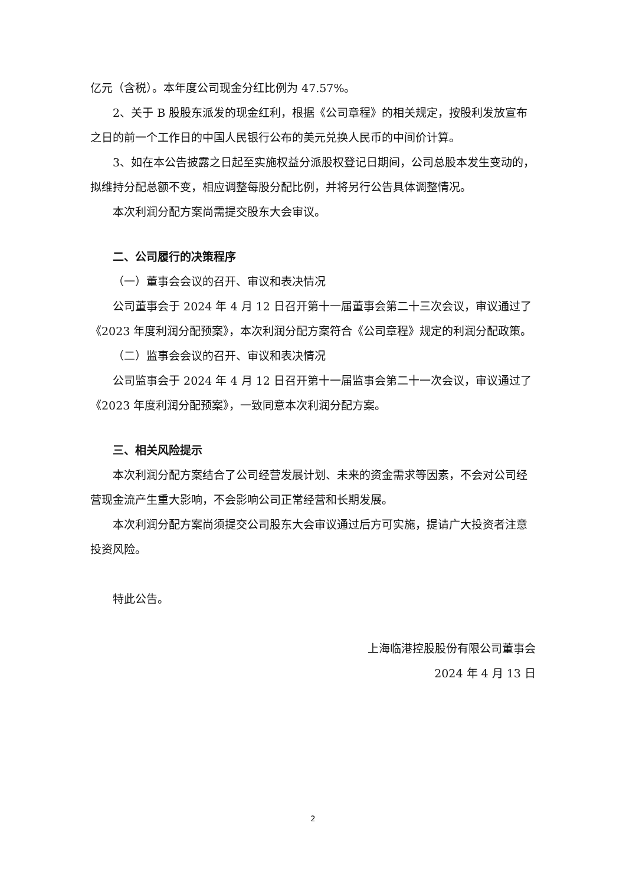亿元（含税）。本年度公司现金分红比例为 47.57%。
2、关于 B 股股东派发的现金红利，根据《公司章程》的相关规定，按股利发放宣布之日的前一个工作日的中国人民银行公布的美元兑换人民币的中间价计算。
3、如在本公告披露之日起至实施权益分派股权登记日期间，公司总股本发生变动的，拟维持分配总额不变，相应调整每股分配比例，并将另行公告具体调整情况。
本次利润分配方案尚需提交股东大会审议。
二、公司履行的决策程序
（一）董事会会议的召开、审议和表决情况
公司董事会于 2024 年 4 月 12 日召开第十一届董事会第二十三次会议，审议通过了《2023 年度利润分配预案》，本次利润分配方案符合《公司章程》规定的利润分配政策。
（二）监事会会议的召开、审议和表决情况
公司监事会于 2024 年 4 月 12 日召开第十一届监事会第二十一次会议，审议通过了《2023 年度利润分配预案》，一致同意本次利润分配方案。
三、相关风险提示
本次利润分配方案结合了公司经营发展计划、未来的资金需求等因素，不会对公司经营现金流产生重大影响，不会影响公司正常经营和长期发展。
本次利润分配方案尚须提交公司股东大会审议通过后方可实施，提请广大投资者注意投资风险。
特此公告。
上海临港控股股份有限公司董事会
2024 年 4 月 13 日
2